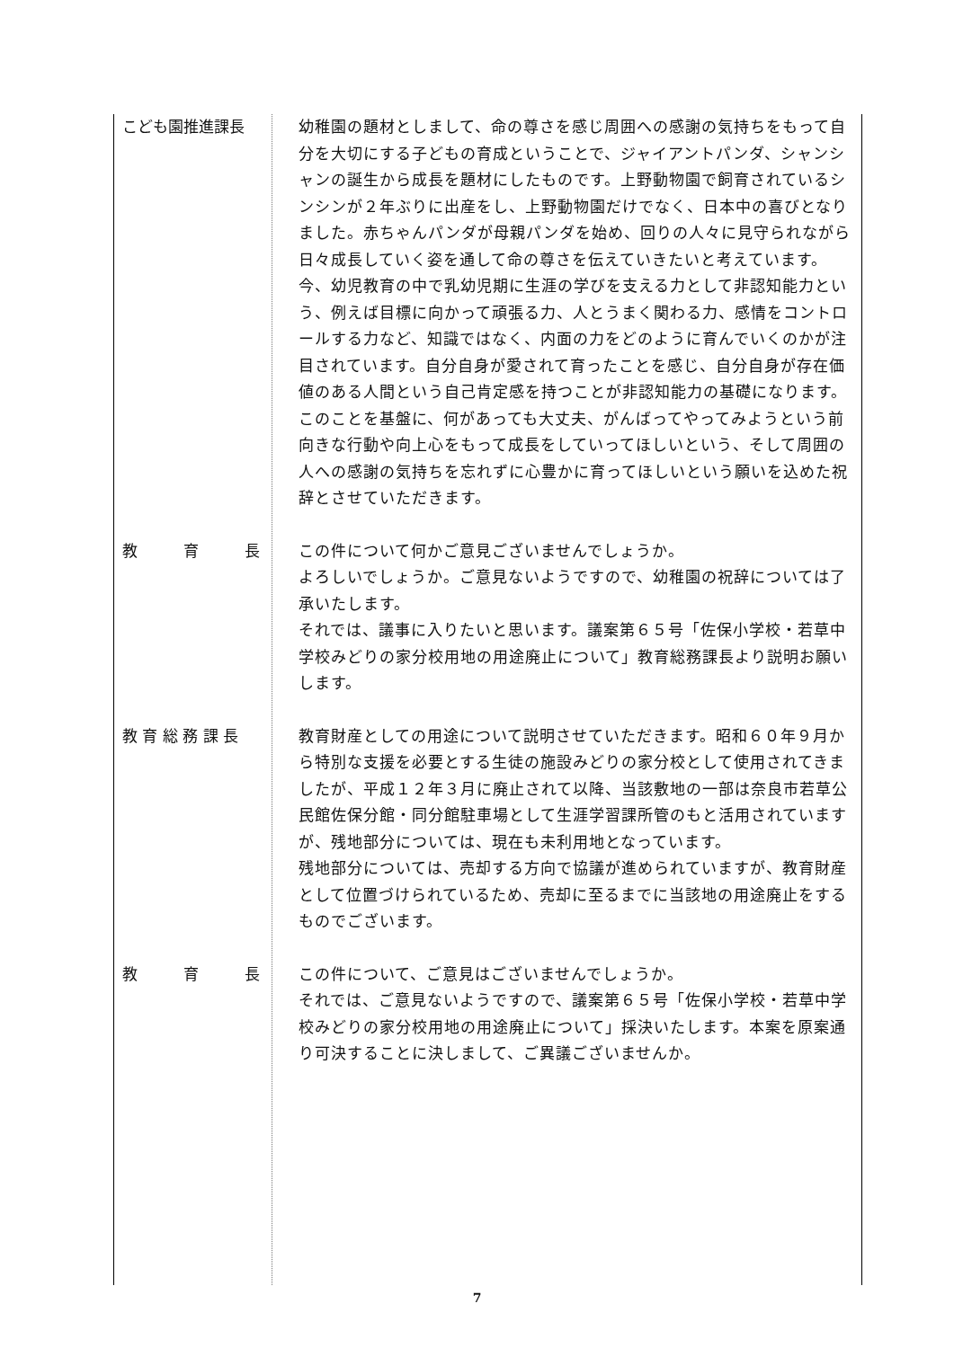こども園推進課長
幼稚園の題材としまして、命の尊さを感じ周囲への感謝の気持ちをもって自分を大切にする子どもの育成ということで、ジャイアントパンダ、シャンシャンの誕生から成長を題材にしたものです。上野動物園で飼育されているシンシンが２年ぶりに出産をし、上野動物園だけでなく、日本中の喜びとなりました。赤ちゃんパンダが母親パンダを始め、回りの人々に見守られながら日々成長していく姿を通して命の尊さを伝えていきたいと考えています。今、幼児教育の中で乳幼児期に生涯の学びを支える力として非認知能力という、例えば目標に向かって頑張る力、人とうまく関わる力、感情をコントロールする力など、知識ではなく、内面の力をどのように育んでいくのかが注目されています。自分自身が愛されて育ったことを感じ、自分自身が存在価値のある人間という自己肯定感を持つことが非認知能力の基礎になります。このことを基盤に、何があっても大丈夫、がんばってやってみようという前向きな行動や向上心をもって成長をしていってほしいという、そして周囲の人への感謝の気持ちを忘れずに心豊かに育ってほしいという願いを込めた祝辞とさせていただきます。
教　　　育　　　長
この件について何かご意見ございませんでしょうか。
よろしいでしょうか。ご意見ないようですので、幼稚園の祝辞については了承いたします。
それでは、議事に入りたいと思います。議案第６５号「佐保小学校・若草中学校みどりの家分校用地の用途廃止について」教育総務課長より説明お願いします。
教 育 総 務 課 長
教育財産としての用途について説明させていただきます。昭和６０年９月から特別な支援を必要とする生徒の施設みどりの家分校として使用されてきましたが、平成１２年３月に廃止されて以降、当該敷地の一部は奈良市若草公民館佐保分館・同分館駐車場として生涯学習課所管のもと活用されていますが、残地部分については、現在も未利用地となっています。
残地部分については、売却する方向で協議が進められていますが、教育財産として位置づけられているため、売却に至るまでに当該地の用途廃止をするものでございます。
教　　　育　　　長
この件について、ご意見はございませんでしょうか。
それでは、ご意見ないようですので、議案第６５号「佐保小学校・若草中学校みどりの家分校用地の用途廃止について」採決いたします。本案を原案通り可決することに決しまして、ご異議ございませんか。
7